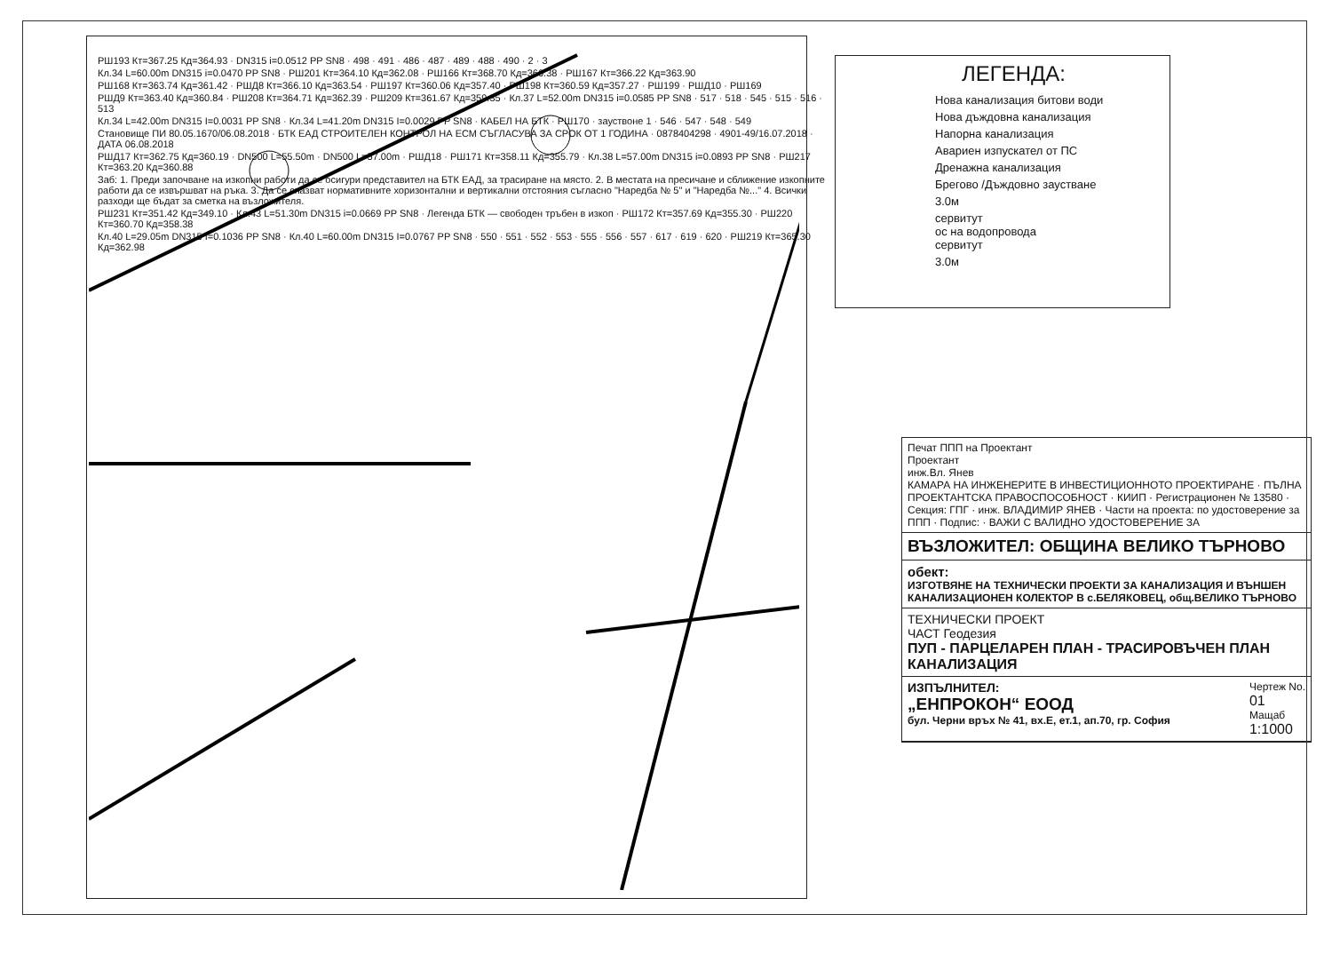РШ193 Кт=367.25 Кд=364.93 · DN315 i=0.0512 PP SN8 · 498 · 491 · 486 · 487 · 489 · 488 · 490 · 2 · 3
Кл.34 L=60.00m DN315 i=0.0470 PP SN8 · РШ201 Кт=364.10 Кд=362.08 · РШ166 Кт=368.70 Кд=366.38 · РШ167 Кт=366.22 Кд=363.90
РШ168 Кт=363.74 Кд=361.42 · РШД8 Кт=366.10 Кд=363.54 · РШ197 Кт=360.06 Кд=357.40 · РШ198 Кт=360.59 Кд=357.27 · РШ199 · РШД10 · РШ169
РШД9 Кт=363.40 Кд=360.84 · РШ208 Кт=364.71 Кд=362.39 · РШ209 Кт=361.67 Кд=359.35 · Кл.37 L=52.00m DN315 i=0.0585 PP SN8 · 517 · 518 · 545 · 515 · 516 · 513
Кл.34 L=42.00m DN315 I=0.0031 PP SN8 · Кл.34 L=41.20m DN315 I=0.0029 PP SN8 · КАБЕЛ НА БТК · РШ170 · зауствоне 1 · 546 · 547 · 548 · 549
Становище ПИ 80.05.1670/06.08.2018 · БТК ЕАД СТРОИТЕЛЕН КОНТРОЛ НА ЕСМ СЪГЛАСУВА ЗА СРОК ОТ 1 ГОДИНА · 0878404298 · 4901-49/16.07.2018 · ДАТА 06.08.2018
РШД17 Кт=362.75 Кд=360.19 · DN500 L=55.50m · DN500 L=57.00m · РШД18 · РШ171 Кт=358.11 Кд=355.79 · Кл.38 L=57.00m DN315 i=0.0893 PP SN8 · РШ217 Кт=363.20 Кд=360.88
Заб: 1. Преди започване на изкопни работи да се осигури представител на БТК ЕАД, за трасиране на място. 2. В местата на пресичане и сближение изкопните работи да се извършват на ръка. 3. Да се спазват нормативните хоризонтални и вертикални отстояния съгласно "Наредба № 5" и "Наредба №..." 4. Всички разходи ще бъдат за сметка на възложителя.
РШ231 Кт=351.42 Кд=349.10 · Кл.43 L=51.30m DN315 i=0.0669 PP SN8 · Легенда БТК — свободен тръбен в изкоп · РШ172 Кт=357.69 Кд=355.30 · РШ220 Кт=360.70 Кд=358.38
Кл.40 L=29.05m DN315 I=0.1036 PP SN8 · Кл.40 L=60.00m DN315 I=0.0767 PP SN8 · 550 · 551 · 552 · 553 · 555 · 556 · 557 · 617 · 619 · 620 · РШ219 Кт=365.30 Кд=362.98
ЛЕГЕНДА:
Нова канализация битови води
Нова дъждовна канализация
Напорна канализация
Авариен изпускател от ПС
Дренажна канализация
Брегово /Дъждовно заустване
3.0м
сервитут
ос на водопровода
сервитут
3.0м
Печат ППП на Проектант
Проектант
инж.Вл. Янев
КАМАРА НА ИНЖЕНЕРИТЕ В ИНВЕСТИЦИОННОТО ПРОЕКТИРАНЕ · ПЪЛНА ПРОЕКТАНТСКА ПРАВОСПОСОБНОСТ · КИИП · Регистрационен № 13580 · Секция: ГПГ · инж. ВЛАДИМИР ЯНЕВ · Части на проекта: по удостоверение за ППП · Подпис: · ВАЖИ С ВАЛИДНО УДОСТОВЕРЕНИЕ ЗА
ВЪЗЛОЖИТЕЛ: ОБЩИНА ВЕЛИКО ТЪРНОВО
обект:
ИЗГОТВЯНЕ НА ТЕХНИЧЕСКИ ПРОЕКТИ ЗА КАНАЛИЗАЦИЯ И ВЪНШЕН КАНАЛИЗАЦИОНЕН КОЛЕКТОР В с.БЕЛЯКОВЕЦ, общ.ВЕЛИКО ТЪРНОВО
ТЕХНИЧЕСКИ ПРОЕКТ
ЧАСТ Геодезия
ПУП - ПАРЦЕЛАРЕН ПЛАН - ТРАСИРОВЪЧЕН ПЛАН КАНАЛИЗАЦИЯ
ИЗПЪЛНИТЕЛ:
„ЕНПРОКОН“ ЕООД
бул. Черни връх № 41, вх.Е, ет.1, ап.70, гр. София Чертеж No.
01
Мащаб
1:1000